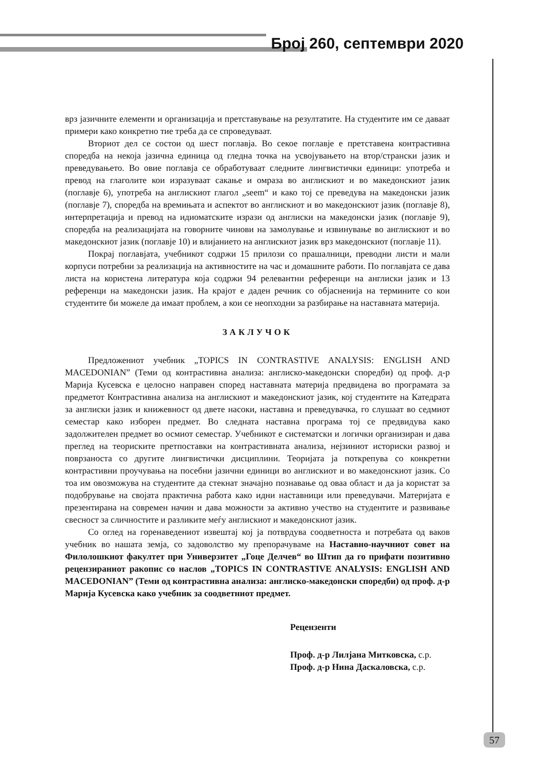Број 260, септември 2020
врз јазичните елементи и организација и претставување на резултатите. На студентите им се даваат примери како конкретно тие треба да се спроведуваат.
Вториот дел се состои од шест поглавја. Во секое поглавје е претставена контрастивна споредба на некоја јазична единица од гледна точка на усвојувањето на втор/странски јазик и преведувањето. Во овие поглавја се обработуваат следните лингвистички единици: употреба и превод на глаголите кои изразуваат сакање и омраза во англискиот и во македонскиот јазик (поглавје 6), употреба на англискиот глагол „seem“ и како тој се преведува на македонски јазик (поглавје 7), споредба на времињата и аспектот во англискиот и во македонскиот јазик (поглавје 8), интерпретација и превод на идиоматските изрази од англиски на македонски јазик (поглавје 9), споредба на реализацијата на говорните чинови на замолување и извинување во англискиот и во македонскиот јазик (поглавје 10) и влијанието на англискиот јазик врз македонскиот (поглавје 11).
Покрај поглавјата, учебникот содржи 15 прилози со прашалници, преводни листи и мали корпуси потребни за реализација на активностите на час и домашните работи. По поглавјата се дава листа на користена литература која содржи 94 релевантни референци на англиски јазик и 13 референци на македонски јазик. На крајот е даден речник со објаснениja на термините со кои студентите би можеле да имаат проблем, а кои се неопходни за разбирање на наставната материја.
ЗАКЛУЧОК
Предложениот учебник „TOPICS IN CONTRASTIVE ANALYSIS: ENGLISH AND MACEDONIAN” (Теми од контрастивна анализа: англиско-македонски споредби) од проф. д-р Марија Кусевска е целосно направен според наставната материја предвидена во програмата за предметот Контрастивна анализа на англискиот и македонскиот јазик, кој студентите на Катедрата за англиски јазик и книжевност од двете насоки, наставна и преведувачка, го слушаат во седмиот семестар како изборен предмет. Во следната наставна програма тој се предвидува како задолжителен предмет во осмиот семестар. Учебникот е систематски и логички организиран и дава преглед на теориските претпоставки на контрастивната анализа, нејзиниот историски развој и поврзаноста со другите лингвистички дисциплини. Теоријата ја поткрепува со конкретни контрастивни проучувања на посебни јазични единици во англискиот и во македонскиот јазик. Со тоа им овозможува на студентите да стекнат значајно познавање од оваа област и да ја користат за подобрување на својата практична работа како идни наставници или преведувачи. Материјата е презентирана на современ начин и дава можности за активно учество на студентите и развивање свесност за сличностите и разликите меѓу англискиот и македонскиот јазик.
Со оглед на горенаведениот извештај кој ја потврдува соодветноста и потребата од ваков учебник во нашата земја, со задоволство му препорачуваме на Наставно-научниот совет на Филолошкиот факултет при Универзитет „Гоце Делчев“ во Штип да го прифати позитивно рецензираниот ракопис со наслов „TOPICS IN CONTRASTIVE ANALYSIS: ENGLISH AND MACEDONIAN” (Теми од контрастивна анализа: англиско-македонски споредби) од проф. д-р Марија Кусевска како учебник за соодветниот предмет.
Рецензенти
Проф. д-р Лилјана Митковска, с.р.
Проф. д-р Нина Даскаловска, с.р.
57